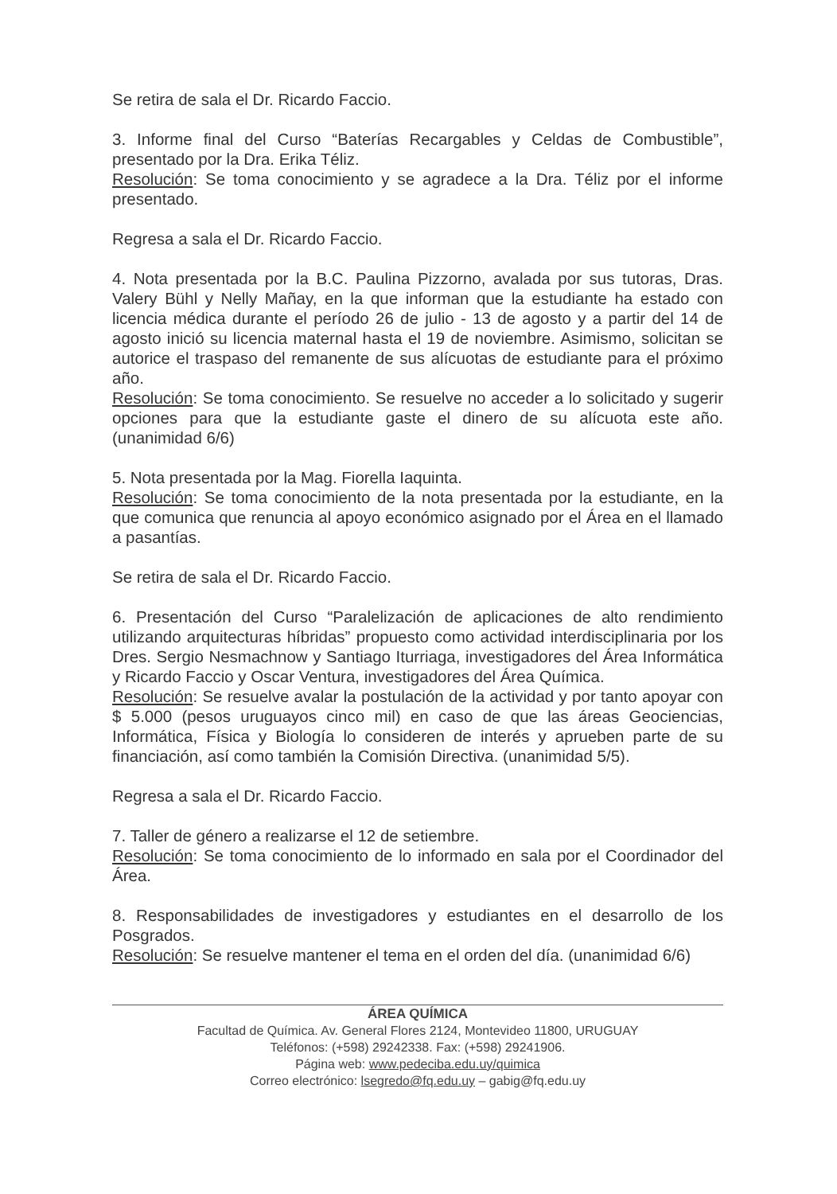Se retira de sala el Dr. Ricardo Faccio.
3. Informe final del Curso “Baterías Recargables y Celdas de Combustible”, presentado por la Dra. Erika Téliz.
Resolución: Se toma conocimiento y se agradece a la Dra. Téliz por el informe presentado.
Regresa a sala el Dr. Ricardo Faccio.
4. Nota presentada por la B.C. Paulina Pizzorno, avalada por sus tutoras, Dras. Valery Bühl y Nelly Mañay, en la que informan que la estudiante ha estado con licencia médica durante el período 26 de julio - 13 de agosto y a partir del 14 de agosto inició su licencia maternal hasta el 19 de noviembre. Asimismo, solicitan se autorice el traspaso del remanente de sus alícuotas de estudiante para el próximo año.
Resolución: Se toma conocimiento. Se resuelve no acceder a lo solicitado y sugerir opciones para que la estudiante gaste el dinero de su alícuota este año. (unanimidad 6/6)
5. Nota presentada por la Mag. Fiorella Iaquinta.
Resolución: Se toma conocimiento de la nota presentada por la estudiante, en la que comunica que renuncia al apoyo económico asignado por el Área en el llamado a pasantías.
Se retira de sala el Dr. Ricardo Faccio.
6. Presentación del Curso “Paralelización de aplicaciones de alto rendimiento utilizando arquitecturas híbridas” propuesto como actividad interdisciplinaria por los Dres. Sergio Nesmachnow y Santiago Iturriaga, investigadores del Área Informática y Ricardo Faccio y Oscar Ventura, investigadores del Área Química.
Resolución: Se resuelve avalar la postulación de la actividad y por tanto apoyar con $ 5.000 (pesos uruguayos cinco mil) en caso de que las áreas Geociencias, Informática, Física y Biología lo consideren de interés y aprueben parte de su financiación, así como también la Comisión Directiva. (unanimidad 5/5).
Regresa a sala el Dr. Ricardo Faccio.
7. Taller de género a realizarse el 12 de setiembre.
Resolución: Se toma conocimiento de lo informado en sala por el Coordinador del Área.
8. Responsabilidades de investigadores y estudiantes en el desarrollo de los Posgrados.
Resolución: Se resuelve mantener el tema en el orden del día. (unanimidad 6/6)
ÁREA QUÍMICA
Facultad de Química. Av. General Flores 2124, Montevideo 11800, URUGUAY
Teléfonos: (+598) 29242338. Fax: (+598) 29241906.
Página web: www.pedeciba.edu.uy/quimica
Correo electrónico: lsegredo@fq.edu.uy – gabig@fq.edu.uy